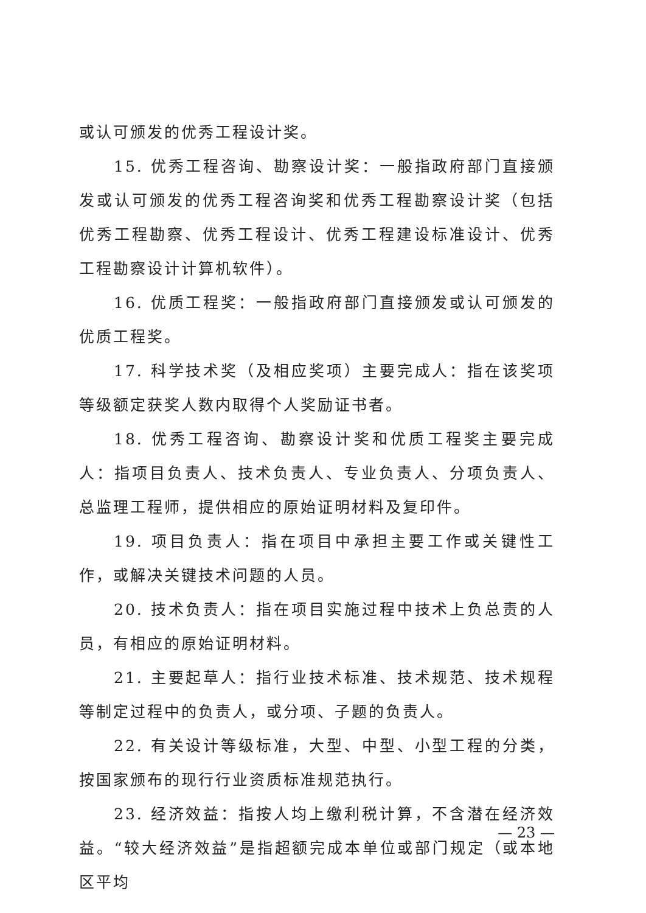或认可颁发的优秀工程设计奖。
15. 优秀工程咨询、勘察设计奖：一般指政府部门直接颁发或认可颁发的优秀工程咨询奖和优秀工程勘察设计奖（包括优秀工程勘察、优秀工程设计、优秀工程建设标准设计、优秀工程勘察设计计算机软件）。
16. 优质工程奖：一般指政府部门直接颁发或认可颁发的优质工程奖。
17. 科学技术奖（及相应奖项）主要完成人：指在该奖项等级额定获奖人数内取得个人奖励证书者。
18. 优秀工程咨询、勘察设计奖和优质工程奖主要完成人：指项目负责人、技术负责人、专业负责人、分项负责人、总监理工程师，提供相应的原始证明材料及复印件。
19. 项目负责人：指在项目中承担主要工作或关键性工作，或解决关键技术问题的人员。
20. 技术负责人：指在项目实施过程中技术上负总责的人员，有相应的原始证明材料。
21. 主要起草人：指行业技术标准、技术规范、技术规程等制定过程中的负责人，或分项、子题的负责人。
22. 有关设计等级标准，大型、中型、小型工程的分类，按国家颁布的现行行业资质标准规范执行。
23. 经济效益：指按人均上缴利税计算，不含潜在经济效益。“较大经济效益”是指超额完成本单位或部门规定（或本地区平均
— 23 —